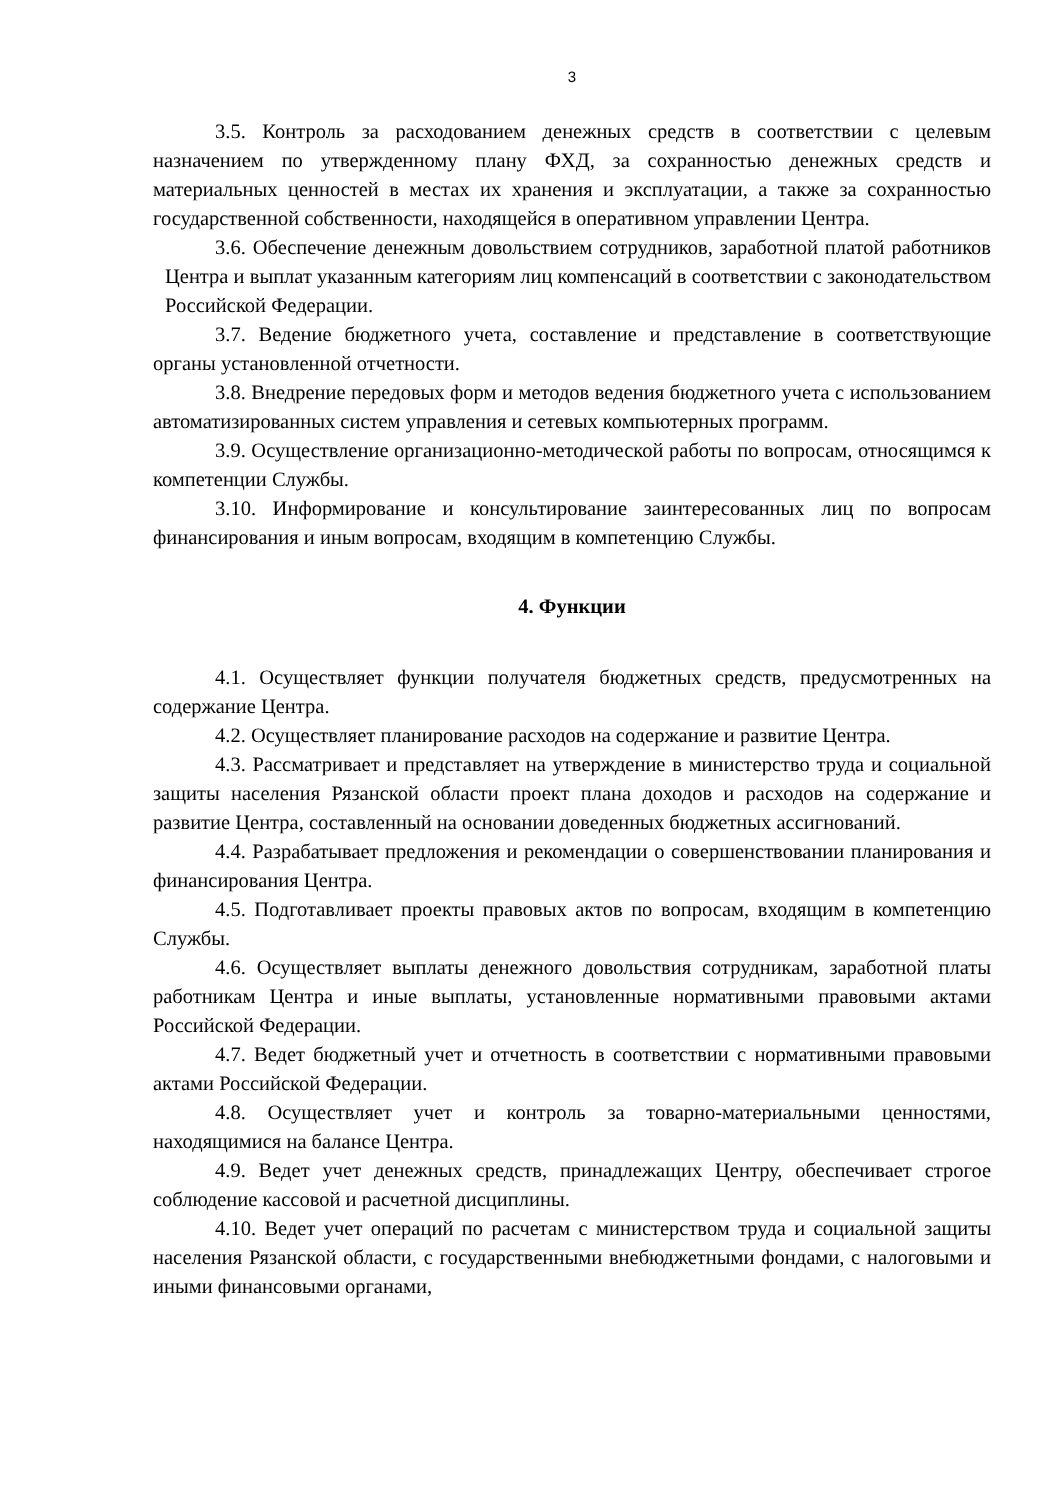3
3.5. Контроль за расходованием денежных средств в соответствии с целевым назначением по утвержденному плану ФХД, за сохранностью денежных средств и материальных ценностей в местах их хранения и эксплуатации, а также за сохранностью государственной собственности, находящейся в оперативном управлении Центра.
3.6. Обеспечение денежным довольствием сотрудников, заработной платой работников Центра и выплат указанным категориям лиц компенсаций в соответствии с законодательством Российской Федерации.
3.7. Ведение бюджетного учета, составление и представление в соответствующие органы установленной отчетности.
3.8. Внедрение передовых форм и методов ведения бюджетного учета с использованием автоматизированных систем управления и сетевых компьютерных программ.
3.9. Осуществление организационно-методической работы по вопросам, относящимся к компетенции Службы.
3.10. Информирование и консультирование заинтересованных лиц по вопросам финансирования и иным вопросам, входящим в компетенцию Службы.
4. Функции
4.1. Осуществляет функции получателя бюджетных средств, предусмотренных на содержание Центра.
4.2. Осуществляет планирование расходов на содержание и развитие Центра.
4.3. Рассматривает и представляет на утверждение в министерство труда и социальной защиты населения Рязанской области проект плана доходов и расходов на содержание и развитие Центра, составленный на основании доведенных бюджетных ассигнований.
4.4. Разрабатывает предложения и рекомендации о совершенствовании планирования и финансирования Центра.
4.5. Подготавливает проекты правовых актов по вопросам, входящим в компетенцию Службы.
4.6. Осуществляет выплаты денежного довольствия сотрудникам, заработной платы работникам Центра и иные выплаты, установленные нормативными правовыми актами Российской Федерации.
4.7. Ведет бюджетный учет и отчетность в соответствии с нормативными правовыми актами Российской Федерации.
4.8. Осуществляет учет и контроль за товарно-материальными ценностями, находящимися на балансе Центра.
4.9. Ведет учет денежных средств, принадлежащих Центру, обеспечивает строгое соблюдение кассовой и расчетной дисциплины.
4.10. Ведет учет операций по расчетам с министерством труда и социальной защиты населения Рязанской области, с государственными внебюджетными фондами, с налоговыми и иными финансовыми органами,